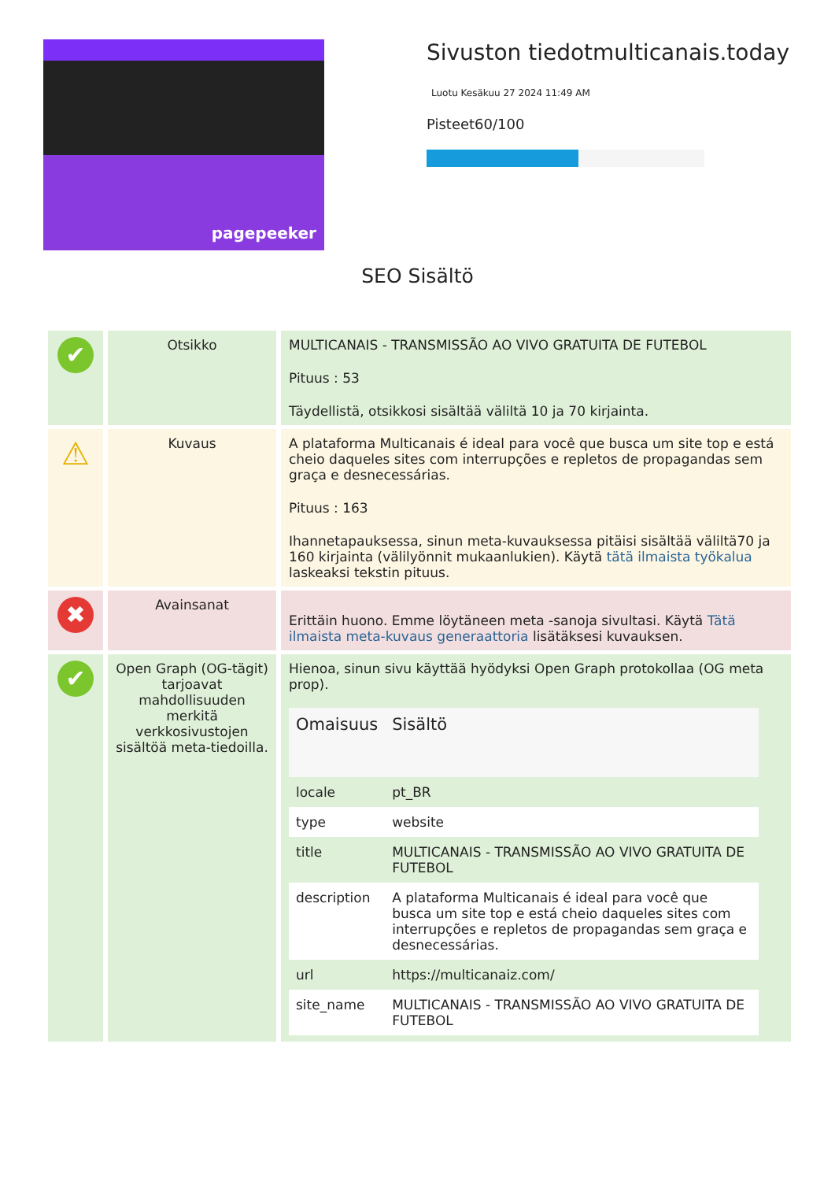pagepeeker
Sivuston tiedotmulticanais.today
Luotu Kesäkuu 27 2024 11:49 AM
Pisteet60/100
SEO Sisältö
| ✔ | Otsikko | MULTICANAIS - TRANSMISSÃO AO VIVO GRATUITA DE FUTEBOL Pituus : 53 Täydellistä, otsikkosi sisältää väliltä 10 ja 70 kirjainta. |
| ⚠ | Kuvaus | A plataforma Multicanais é ideal para você que busca um site top e está cheio daqueles sites com interrupções e repletos de propagandas sem graça e desnecessárias. Pituus : 163 Ihannetapauksessa, sinun meta-kuvauksessa pitäisi sisältää väliltä70 ja 160 kirjainta (välilyönnit mukaanlukien). Käytä tätä ilmaista työkalua laskeaksi tekstin pituus. |
| ✖ | Avainsanat | Erittäin huono. Emme löytäneen meta -sanoja sivultasi. Käytä Tätä ilmaista meta-kuvaus generaattoria lisätäksesi kuvauksen. |
| ✔ | Open Graph (OG-tägit) tarjoavat mahdollisuuden merkitä verkkosivustojen sisältöä meta-tiedoilla. | Hienoa, sinun sivu käyttää hyödyksi Open Graph protokollaa (OG meta prop). / Omaisuus / Sisältö / / --- / --- / / locale / pt_BR / / type / website / / title / MULTICANAIS - TRANSMISSÃO AO VIVO GRATUITA DE FUTEBOL / / description / A plataforma Multicanais é ideal para você que busca um site top e está cheio daqueles sites com interrupções e repletos de propagandas sem graça e desnecessárias. / / url / https://multicanaiz.com/ / / site_name / MULTICANAIS - TRANSMISSÃO AO VIVO GRATUITA DE FUTEBOL / |